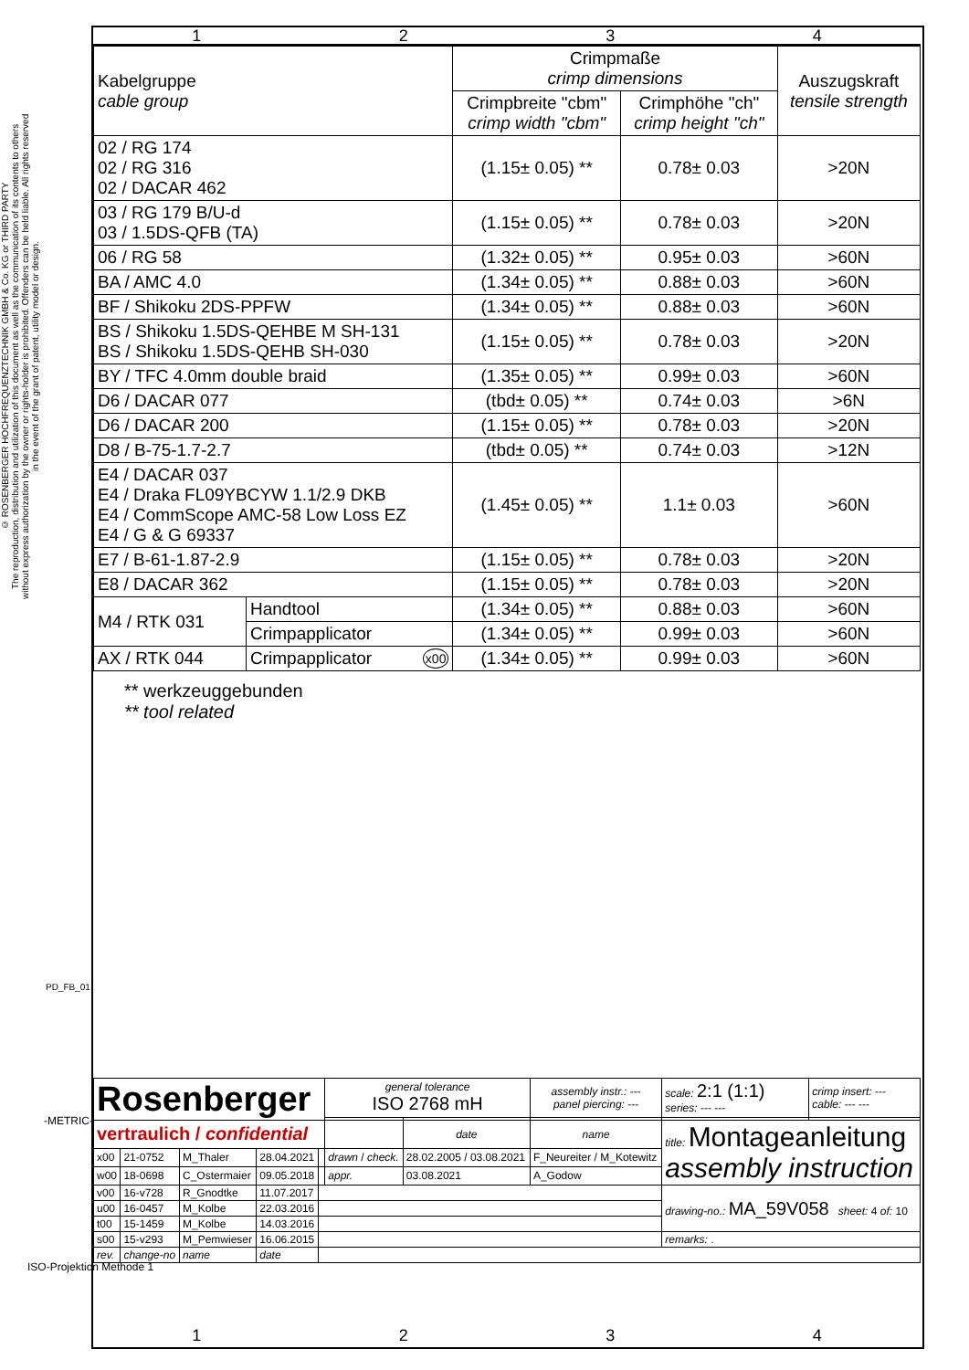© ROSENBERGER HOCHFREQUENZTECHNIK GMBH & Co. KG or THIRD PARTY
The reproduction, distribution and utilization of this document as well as the communication of its contents to others without express authorization by the owner or rights-holder is prohibited. Offenders can be held liable. All rights reserved in the event of the grant of patent, utility model or design.
1 2 3 4
| Kabelgruppe cable group | | Crimpmaße crimp dimensions | | Auszugskraft tensile strength |
| --- | --- | --- | --- | --- |
| | | Crimpbreite "cbm" crimp width "cbm" | Crimphöhe "ch" crimp height "ch" | |
| 02 / RG 174 02 / RG 316 02 / DACAR 462 | | (1.15± 0.05) ** | 0.78± 0.03 | >20N |
| 03 / RG 179 B/U-d 03 / 1.5DS-QFB (TA) | | (1.15± 0.05) ** | 0.78± 0.03 | >20N |
| 06 / RG 58 | | (1.32± 0.05) ** | 0.95± 0.03 | >60N |
| BA / AMC 4.0 | | (1.34± 0.05) ** | 0.88± 0.03 | >60N |
| BF / Shikoku 2DS-PPFW | | (1.34± 0.05) ** | 0.88± 0.03 | >60N |
| BS / Shikoku 1.5DS-QEHBE M SH-131 BS / Shikoku 1.5DS-QEHB SH-030 | | (1.15± 0.05) ** | 0.78± 0.03 | >20N |
| BY / TFC 4.0mm double braid | | (1.35± 0.05) ** | 0.99± 0.03 | >60N |
| D6 / DACAR 077 | | (tbd± 0.05) ** | 0.74± 0.03 | >6N |
| D6 / DACAR 200 | | (1.15± 0.05) ** | 0.78± 0.03 | >20N |
| D8 / B-75-1.7-2.7 | | (tbd± 0.05) ** | 0.74± 0.03 | >12N |
| E4 / DACAR 037 E4 / Draka FL09YBCYW 1.1/2.9 DKB E4 / CommScope AMC-58 Low Loss EZ E4 / G & G 69337 | | (1.45± 0.05) ** | 1.1± 0.03 | >60N |
| E7 / B-61-1.87-2.9 | | (1.15± 0.05) ** | 0.78± 0.03 | >20N |
| E8 / DACAR 362 | | (1.15± 0.05) ** | 0.78± 0.03 | >20N |
| M4 / RTK 031 | Handtool | (1.34± 0.05) ** | 0.88± 0.03 | >60N |
| | Crimpapplicator | (1.34± 0.05) ** | 0.99± 0.03 | >60N |
| AX / RTK 044 | Crimpapplicator x00 | (1.34± 0.05) ** | 0.99± 0.03 | >60N |
** werkzeuggebunden
** tool related
| Rosenberger | | | | | general tolerance ISO 2768 mH | | assembly instr.: --- panel piercing: --- | scale: 2:1 (1:1) series: --- --- | crimp insert: --- cable: --- --- |
| vertraulich / confidential | | | | | | date | name | title: Montageanleitung assembly instruction | |
| x00 | 21-0752 | M_Thaler | 28.04.2021 | | drawn / check. | 28.02.2005 / 03.08.2021 | F_Neureiter / M_Kotewitz | | |
| w00 | 18-0698 | C_Ostermaier | 09.05.2018 | | appr. | 03.08.2021 | A_Godow | | |
| v00 | 16-v728 | R_Gnodtke | 11.07.2017 | | | | | drawing-no.: MA_59V058 sheet: 4 of: 10 | |
| u00 | 16-0457 | M_Kolbe | 22.03.2016 | | | | | | |
| t00 | 15-1459 | M_Kolbe | 14.03.2016 | | | | | | |
| s00 | 15-v293 | M_Pemwieser | 16.06.2015 | | | | | remarks: . | |
| rev. | change-no | name | date | | | | | | |
1 2 3 4
PD_FB_01
-METRIC-
ISO-Projektion Methode 1